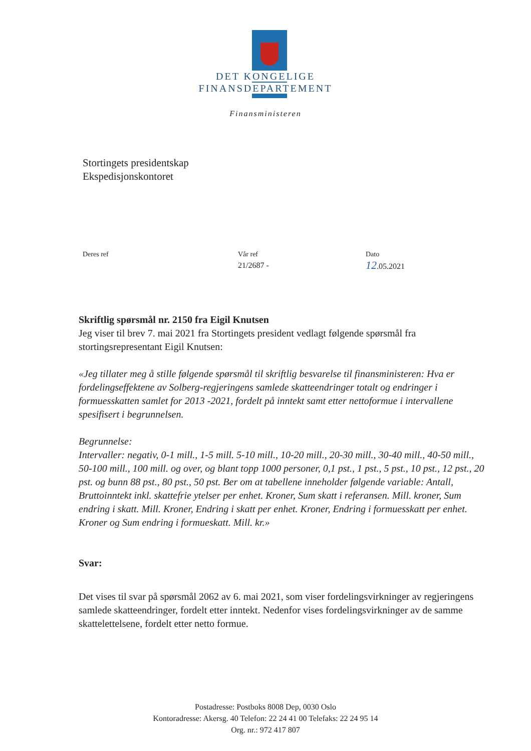DET KONGELIGE
FINANSDEPARTEMENT
Finansministeren
Stortingets presidentskap
Ekspedisjonskontoret
Deres ref Vår ref
21/2687 -
Dato
12.05.2021
Skriftlig spørsmål nr. 2150 fra Eigil Knutsen
Jeg viser til brev 7. mai 2021 fra Stortingets president vedlagt følgende spørsmål fra stortingsrepresentant Eigil Knutsen:
«Jeg tillater meg å stille følgende spørsmål til skriftlig besvarelse til finansministeren: Hva er fordelingseffektene av Solberg-regjeringens samlede skatteendringer totalt og endringer i formuesskatten samlet for 2013 -2021, fordelt på inntekt samt etter nettoformue i intervallene spesifisert i begrunnelsen.
Begrunnelse:
Intervaller: negativ, 0-1 mill., 1-5 mill. 5-10 mill., 10-20 mill., 20-30 mill., 30-40 mill., 40-50 mill., 50-100 mill., 100 mill. og over, og blant topp 1000 personer, 0,1 pst., 1 pst., 5 pst., 10 pst., 12 pst., 20 pst. og bunn 88 pst., 80 pst., 50 pst. Ber om at tabellene inneholder følgende variable: Antall, Bruttoinntekt inkl. skattefrie ytelser per enhet. Kroner, Sum skatt i referansen. Mill. kroner, Sum endring i skatt. Mill. Kroner, Endring i skatt per enhet. Kroner, Endring i formuesskatt per enhet. Kroner og Sum endring i formueskatt. Mill. kr.»
Svar:
Det vises til svar på spørsmål 2062 av 6. mai 2021, som viser fordelingsvirkninger av regjeringens samlede skatteendringer, fordelt etter inntekt. Nedenfor vises fordelingsvirkninger av de samme skattelettelsene, fordelt etter netto formue.
Postadresse: Postboks 8008 Dep, 0030 Oslo
Kontoradresse: Akersg. 40 Telefon: 22 24 41 00 Telefaks: 22 24 95 14
Org. nr.: 972 417 807